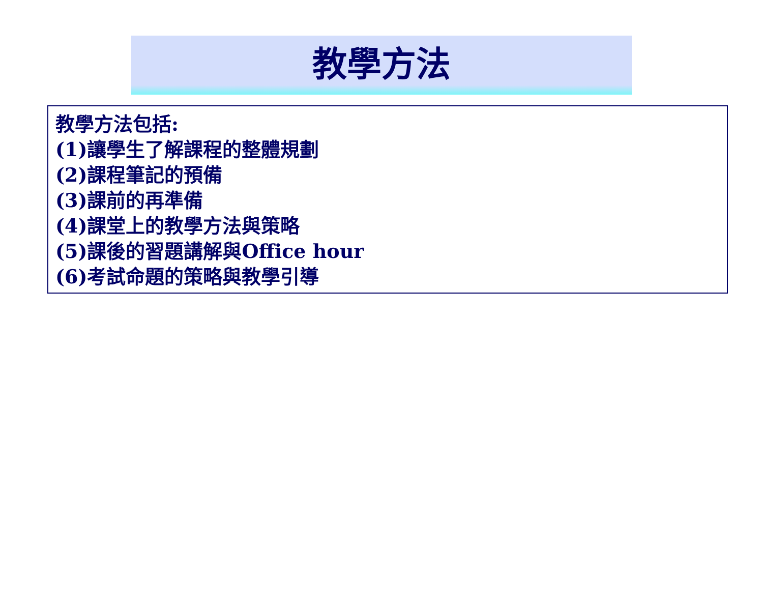教學方法
教學方法包括:
(1)讓學生了解課程的整體規劃
(2)課程筆記的預備
(3)課前的再準備
(4)課堂上的教學方法與策略
(5)課後的習題講解與Office hour
(6)考試命題的策略與教學引導